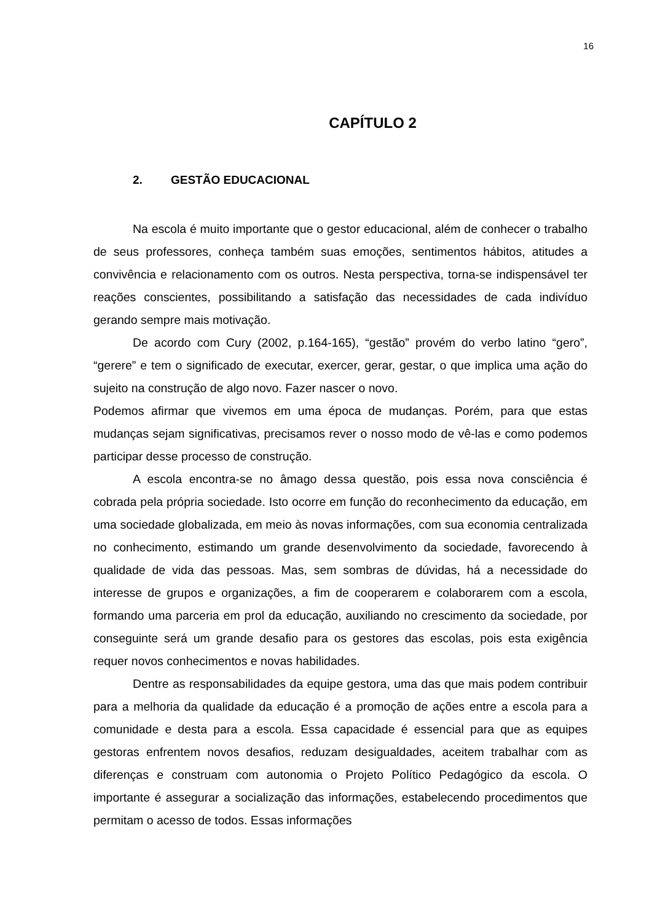16
CAPÍTULO 2
2. GESTÃO EDUCACIONAL
Na escola é muito importante que o gestor educacional, além de conhecer o trabalho de seus professores, conheça também suas emoções, sentimentos hábitos, atitudes a convivência e relacionamento com os outros. Nesta perspectiva, torna-se indispensável ter reações conscientes, possibilitando a satisfação das necessidades de cada indivíduo gerando sempre mais motivação.
De acordo com Cury (2002, p.164-165), “gestão” provém do verbo latino “gero”, “gerere” e tem o significado de executar, exercer, gerar, gestar, o que implica uma ação do sujeito na construção de algo novo. Fazer nascer o novo.
Podemos afirmar que vivemos em uma época de mudanças. Porém, para que estas mudanças sejam significativas, precisamos rever o nosso modo de vê-las e como podemos participar desse processo de construção.
A escola encontra-se no âmago dessa questão, pois essa nova consciência é cobrada pela própria sociedade. Isto ocorre em função do reconhecimento da educação, em uma sociedade globalizada, em meio às novas informações, com sua economia centralizada no conhecimento, estimando um grande desenvolvimento da sociedade, favorecendo à qualidade de vida das pessoas. Mas, sem sombras de dúvidas, há a necessidade do interesse de grupos e organizações, a fim de cooperarem e colaborarem com a escola, formando uma parceria em prol da educação, auxiliando no crescimento da sociedade, por conseguinte será um grande desafio para os gestores das escolas, pois esta exigência requer novos conhecimentos e novas habilidades.
Dentre as responsabilidades da equipe gestora, uma das que mais podem contribuir para a melhoria da qualidade da educação é a promoção de ações entre a escola para a comunidade e desta para a escola. Essa capacidade é essencial para que as equipes gestoras enfrentem novos desafios, reduzam desigualdades, aceitem trabalhar com as diferenças e construam com autonomia o Projeto Político Pedagógico da escola. O importante é assegurar a socialização das informações, estabelecendo procedimentos que permitam o acesso de todos. Essas informações